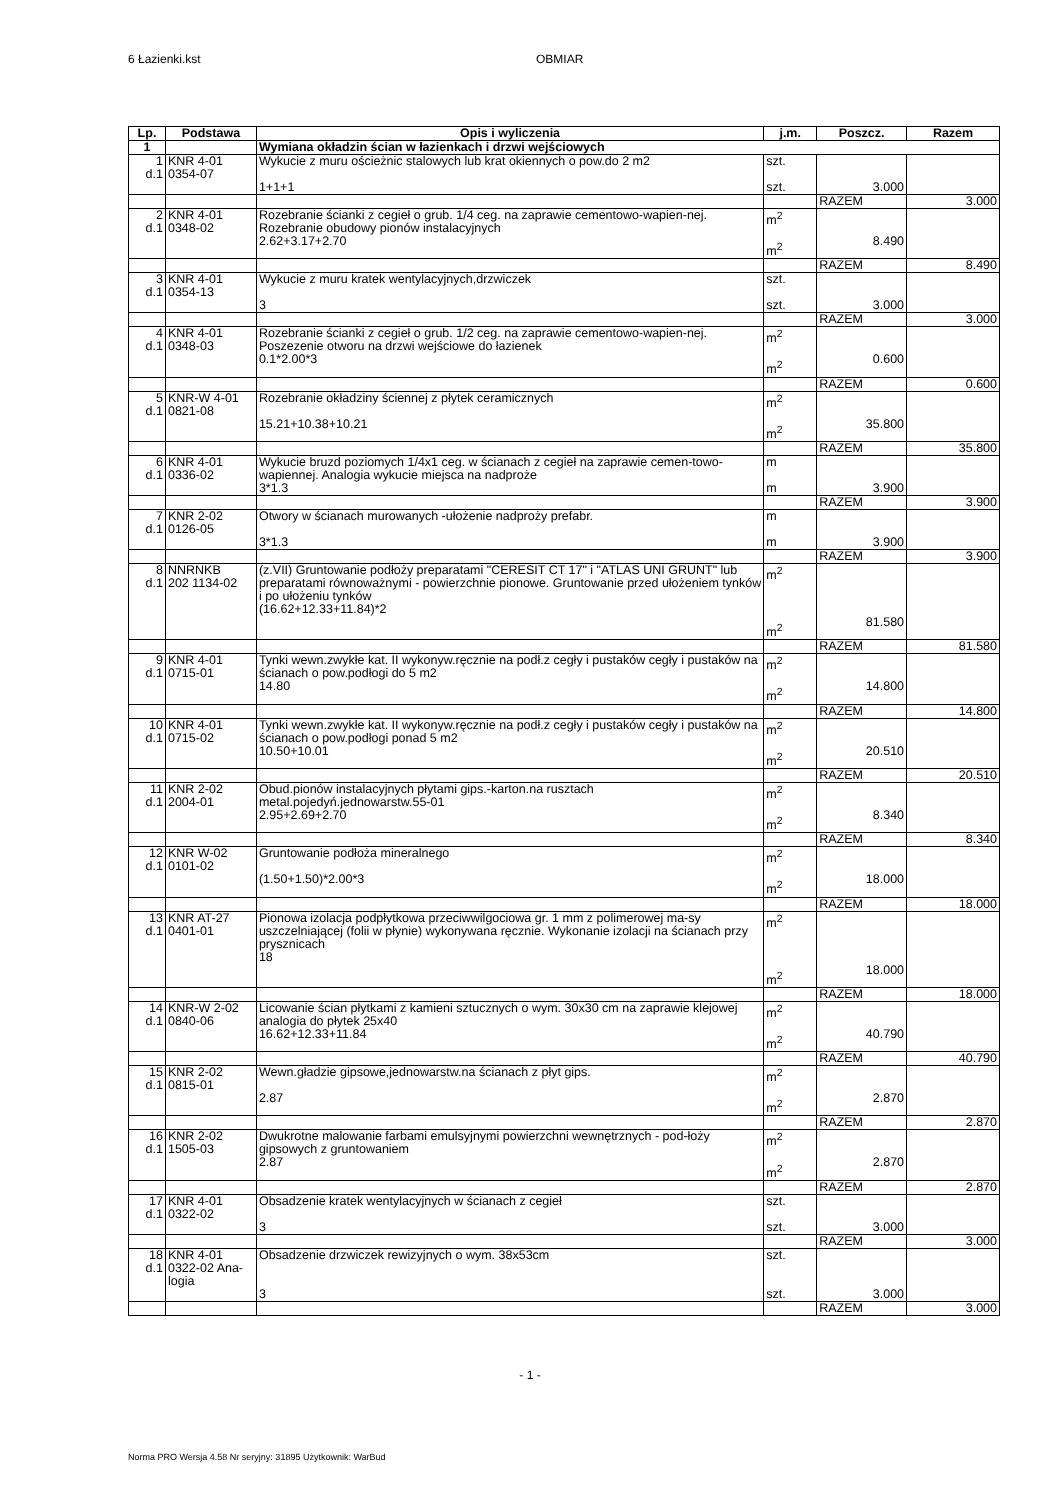6 Łazienki.kst OBMIAR
| Lp. | Podstawa | Opis i wyliczenia | j.m. | Poszcz. | Razem |
| --- | --- | --- | --- | --- | --- |
| 1 | | Wymiana okładzin ścian w łazienkach i drzwi wejściowych | | | |
| 1 d.1 | KNR 4-01 0354-07 | Wykucie z muru ościeżnic stalowych lub krat okiennych o pow.do 2 m2 1+1+1 | szt. szt. | 3.000 | |
| | | | | RAZEM | 3.000 |
| 2 d.1 | KNR 4-01 0348-02 | Rozebranie ścianki z cegieł o grub. 1/4 ceg. na zaprawie cementowo-wapien-nej. Rozebranie obudowy pionów instalacyjnych 2.62+3.17+2.70 | m<sup>2</sup> m<sup>2</sup> | 8.490 | |
| | | | | RAZEM | 8.490 |
| 3 d.1 | KNR 4-01 0354-13 | Wykucie z muru kratek wentylacyjnych,drzwiczek 3 | szt. szt. | 3.000 | |
| | | | | RAZEM | 3.000 |
| 4 d.1 | KNR 4-01 0348-03 | Rozebranie ścianki z cegieł o grub. 1/2 ceg. na zaprawie cementowo-wapien-nej. Poszezenie otworu na drzwi wejściowe do łazienek 0.1*2.00*3 | m<sup>2</sup> m<sup>2</sup> | 0.600 | |
| | | | | RAZEM | 0.600 |
| 5 d.1 | KNR-W 4-01 0821-08 | Rozebranie okładziny ściennej z płytek ceramicznych 15.21+10.38+10.21 | m<sup>2</sup> m<sup>2</sup> | 35.800 | |
| | | | | RAZEM | 35.800 |
| 6 d.1 | KNR 4-01 0336-02 | Wykucie bruzd poziomych 1/4x1 ceg. w ścianach z cegieł na zaprawie cemen-towo-wapiennej. Analogia wykucie miejsca na nadproże 3*1.3 | m m | 3.900 | |
| | | | | RAZEM | 3.900 |
| 7 d.1 | KNR 2-02 0126-05 | Otwory w ścianach murowanych -ułożenie nadproży prefabr. 3*1.3 | m m | 3.900 | |
| | | | | RAZEM | 3.900 |
| 8 d.1 | NNRNKB 202 1134-02 | (z.VII) Gruntowanie podłoży preparatami "CERESIT CT 17" i "ATLAS UNI GRUNT" lub preparatami równoważnymi - powierzchnie pionowe. Gruntowanie przed ułożeniem tynków i po ułożeniu tynków (16.62+12.33+11.84)*2 | m<sup>2</sup> m<sup>2</sup> | 81.580 | |
| | | | | RAZEM | 81.580 |
| 9 d.1 | KNR 4-01 0715-01 | Tynki wewn.zwykłe kat. II wykonyw.ręcznie na podł.z cegły i pustaków cegły i pustaków na ścianach o pow.podłogi do 5 m2 14.80 | m<sup>2</sup> m<sup>2</sup> | 14.800 | |
| | | | | RAZEM | 14.800 |
| 10 d.1 | KNR 4-01 0715-02 | Tynki wewn.zwykłe kat. II wykonyw.ręcznie na podł.z cegły i pustaków cegły i pustaków na ścianach o pow.podłogi ponad 5 m2 10.50+10.01 | m<sup>2</sup> m<sup>2</sup> | 20.510 | |
| | | | | RAZEM | 20.510 |
| 11 d.1 | KNR 2-02 2004-01 | Obud.pionów instalacyjnych płytami gips.-karton.na rusztach metal.pojedyń.jednowarstw.55-01 2.95+2.69+2.70 | m<sup>2</sup> m<sup>2</sup> | 8.340 | |
| | | | | RAZEM | 8.340 |
| 12 d.1 | KNR W-02 0101-02 | Gruntowanie podłoża mineralnego (1.50+1.50)*2.00*3 | m<sup>2</sup> m<sup>2</sup> | 18.000 | |
| | | | | RAZEM | 18.000 |
| 13 d.1 | KNR AT-27 0401-01 | Pionowa izolacja podpłytkowa przeciwwilgociowa gr. 1 mm z polimerowej ma-sy uszczelniającej (folii w płynie) wykonywana ręcznie. Wykonanie izolacji na ścianach przy prysznicach 18 | m<sup>2</sup> m<sup>2</sup> | 18.000 | |
| | | | | RAZEM | 18.000 |
| 14 d.1 | KNR-W 2-02 0840-06 | Licowanie ścian płytkami z kamieni sztucznych o wym. 30x30 cm na zaprawie klejowej analogia do płytek 25x40 16.62+12.33+11.84 | m<sup>2</sup> m<sup>2</sup> | 40.790 | |
| | | | | RAZEM | 40.790 |
| 15 d.1 | KNR 2-02 0815-01 | Wewn.gładzie gipsowe,jednowarstw.na ścianach z płyt gips. 2.87 | m<sup>2</sup> m<sup>2</sup> | 2.870 | |
| | | | | RAZEM | 2.870 |
| 16 d.1 | KNR 2-02 1505-03 | Dwukrotne malowanie farbami emulsyjnymi powierzchni wewnętrznych - pod-łoży gipsowych z gruntowaniem 2.87 | m<sup>2</sup> m<sup>2</sup> | 2.870 | |
| | | | | RAZEM | 2.870 |
| 17 d.1 | KNR 4-01 0322-02 | Obsadzenie kratek wentylacyjnych w ścianach z cegieł 3 | szt. szt. | 3.000 | |
| | | | | RAZEM | 3.000 |
| 18 d.1 | KNR 4-01 0322-02 Ana- logia | Obsadzenie drzwiczek rewizyjnych o wym. 38x53cm 3 | szt. szt. | 3.000 | |
| | | | | RAZEM | 3.000 |
- 1 -
Norma PRO Wersja 4.58 Nr seryjny: 31895 Użytkownik: WarBud